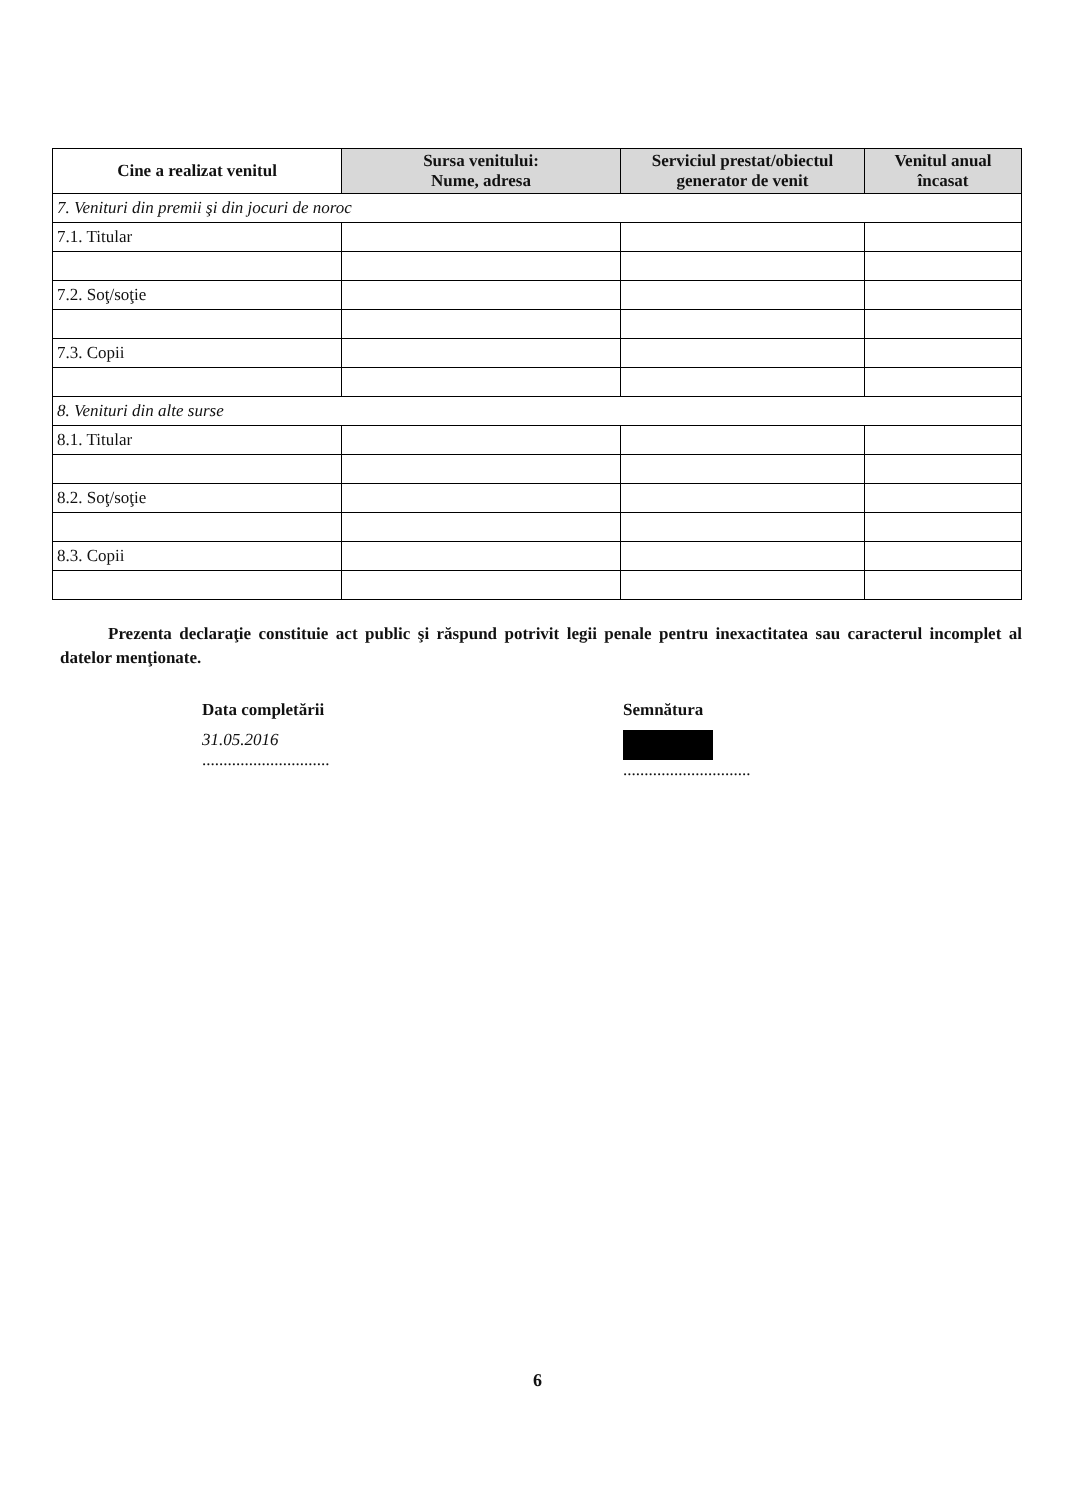| Cine a realizat venitul | Sursa venitului: Nume, adresa | Serviciul prestat/obiectul generator de venit | Venitul anual încasat |
| --- | --- | --- | --- |
| 7. Venituri din premii şi din jocuri de noroc | | | |
| 7.1. Titular | | | |
| 7.2. Soţ/soţie | | | |
| 7.3. Copii | | | |
| 8. Venituri din alte surse | | | |
| 8.1. Titular | | | |
| 8.2. Soţ/soţie | | | |
| 8.3. Copii | | | |
Prezenta declaraţie constituie act public şi răspund potrivit legii penale pentru inexactitatea sau caracterul incomplet al datelor menţionate.
Data completării
31.05.2016
..............................
Semnătura
..............................
6